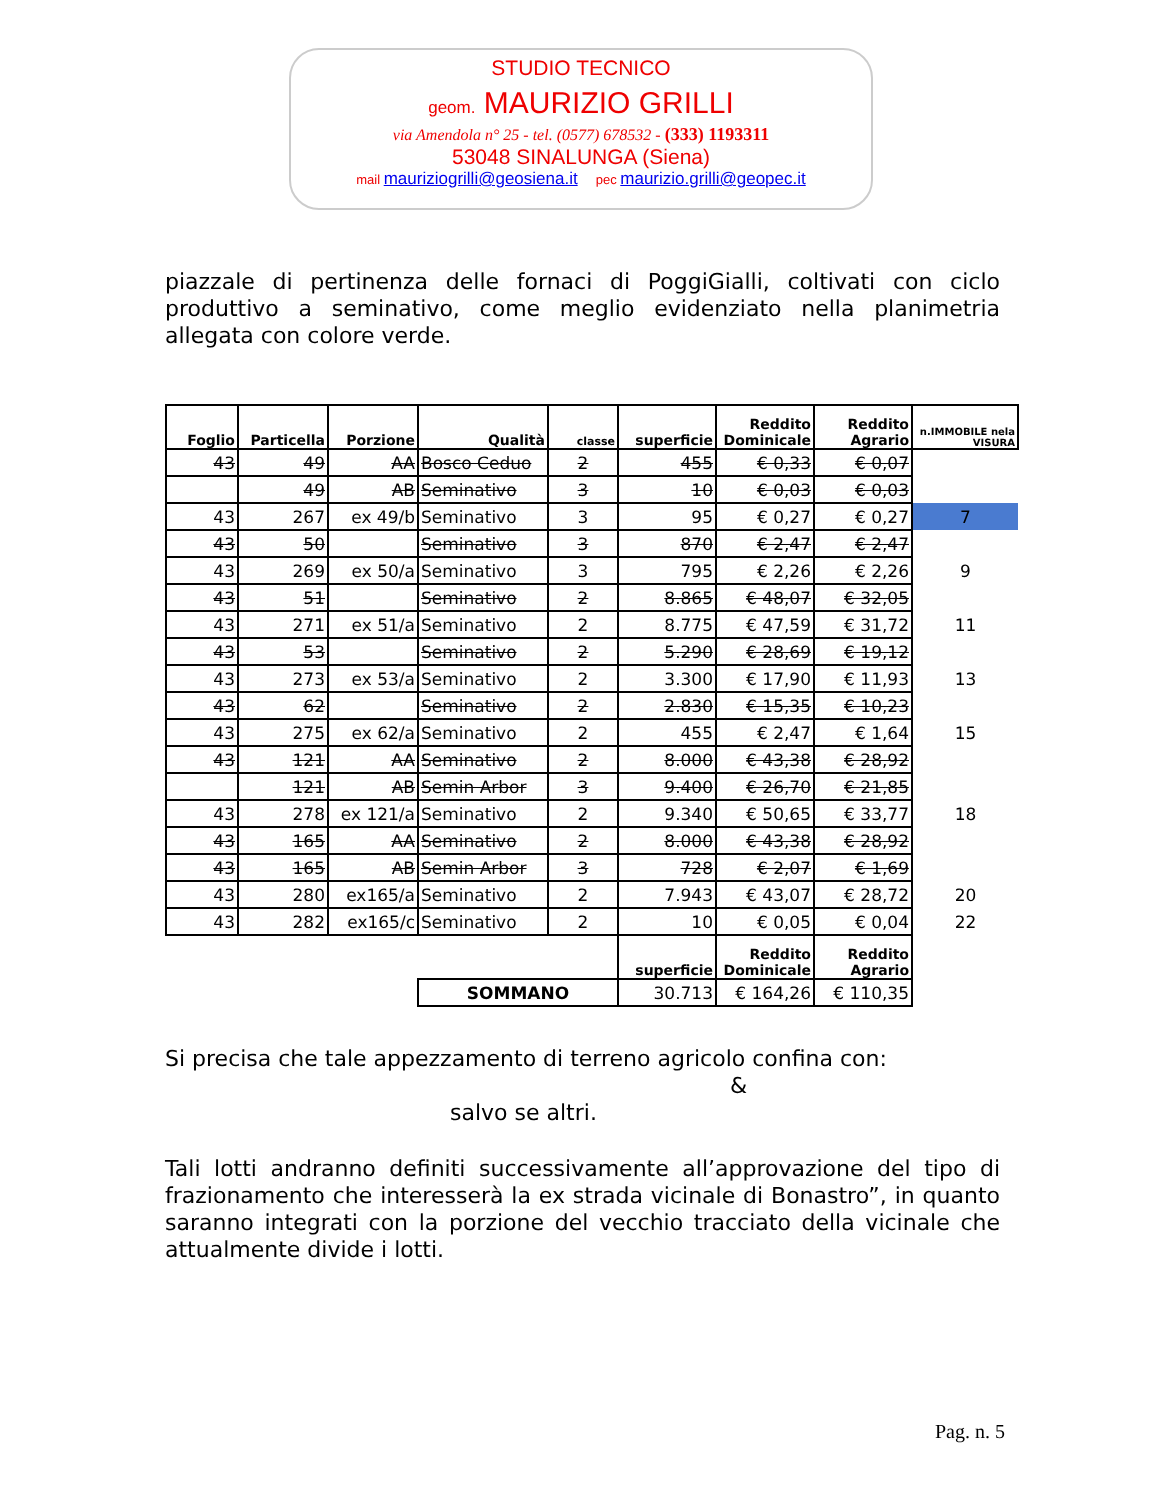STUDIO TECNICO
geom. MAURIZIO GRILLI
via Amendola n° 25 - tel. (0577) 678532 - (333) 1193311
53048 SINALUNGA (Siena)
mail mauriziogrilli@geosiena.it pec maurizio.grilli@geopec.it
piazzale di pertinenza delle fornaci di PoggiGialli, coltivati con ciclo produttivo a seminativo, come meglio evidenziato nella planimetria allegata con colore verde.
| Foglio | Particella | Porzione | Qualità | classe | superficie | Reddito Dominicale | Reddito Agrario | n.IMMOBILE nela VISURA |
| 43 | 49 | AA | Bosco Ceduo | 2 | 455 | € 0,33 | € 0,07 | |
| | 49 | AB | Seminativo | 3 | 10 | € 0,03 | € 0,03 | |
| 43 | 267 | ex 49/b | Seminativo | 3 | 95 | € 0,27 | € 0,27 | 7 |
| 43 | 50 | | Seminativo | 3 | 870 | € 2,47 | € 2,47 | |
| 43 | 269 | ex 50/a | Seminativo | 3 | 795 | € 2,26 | € 2,26 | 9 |
| 43 | 51 | | Seminativo | 2 | 8.865 | € 48,07 | € 32,05 | |
| 43 | 271 | ex 51/a | Seminativo | 2 | 8.775 | € 47,59 | € 31,72 | 11 |
| 43 | 53 | | Seminativo | 2 | 5.290 | € 28,69 | € 19,12 | |
| 43 | 273 | ex 53/a | Seminativo | 2 | 3.300 | € 17,90 | € 11,93 | 13 |
| 43 | 62 | | Seminativo | 2 | 2.830 | € 15,35 | € 10,23 | |
| 43 | 275 | ex 62/a | Seminativo | 2 | 455 | € 2,47 | € 1,64 | 15 |
| 43 | 121 | AA | Seminativo | 2 | 8.000 | € 43,38 | € 28,92 | |
| | 121 | AB | Semin Arbor | 3 | 9.400 | € 26,70 | € 21,85 | |
| 43 | 278 | ex 121/a | Seminativo | 2 | 9.340 | € 50,65 | € 33,77 | 18 |
| 43 | 165 | AA | Seminativo | 2 | 8.000 | € 43,38 | € 28,92 | |
| 43 | 165 | AB | Semin Arbor | 3 | 728 | € 2,07 | € 1,69 | |
| 43 | 280 | ex165/a | Seminativo | 2 | 7.943 | € 43,07 | € 28,72 | 20 |
| 43 | 282 | ex165/c | Seminativo | 2 | 10 | € 0,05 | € 0,04 | 22 |
| | | | | | superficie | Reddito Dominicale | Reddito Agrario | |
| | | | SOMMANO | | 30.713 | € 164,26 | € 110,35 | |
Si precisa che tale appezzamento di terreno agricolo confina con:
&
salvo se altri.
Tali lotti andranno definiti successivamente all’approvazione del tipo di frazionamento che interesserà la ex strada vicinale di Bonastro”, in quanto saranno integrati con la porzione del vecchio tracciato della vicinale che attualmente divide i lotti.
Pag. n. 5